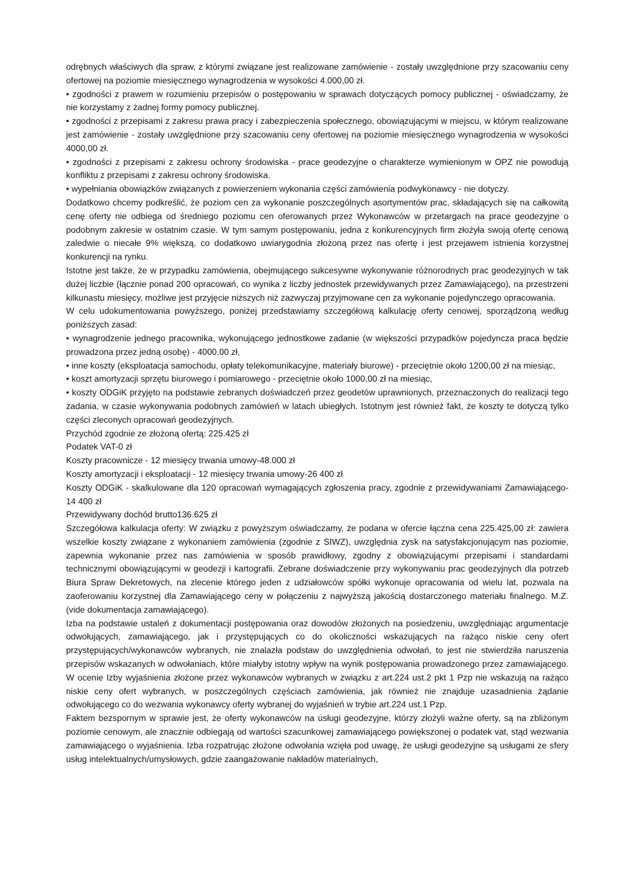odrębnych właściwych dla spraw, z którymi związane jest realizowane zamówienie - zostały uwzględnione przy szacowaniu ceny ofertowej na poziomie miesięcznego wynagrodzenia w wysokości 4.000,00 zł.
• zgodności z prawem w rozumieniu przepisów o postępowaniu w sprawach dotyczących pomocy publicznej - oświadczamy, że nie korzystamy z żadnej formy pomocy publicznej.
• zgodności z przepisami z zakresu prawa pracy i zabezpieczenia społecznego, obowiązującymi w miejscu, w którym realizowane jest zamówienie - zostały uwzględnione przy szacowaniu ceny ofertowej na poziomie miesięcznego wynagrodzenia w wysokości 4000,00 zł.
• zgodności z przepisami z zakresu ochrony środowiska - prace geodezyjne o charakterze wymienionym w OPZ nie powodują konfliktu z przepisami z zakresu ochrony środowiska.
• wypełniania obowiązków związanych z powierzeniem wykonania części zamówienia podwykonawcy - nie dotyczy.
Dodatkowo chcemy podkreślić, że poziom cen za wykonanie poszczególnych asortymentów prac, składających się na całkowitą cenę oferty nie odbiega od średniego poziomu cen oferowanych przez Wykonawców w przetargach na prace geodezyjne o podobnym zakresie w ostatnim czasie. W tym samym postępowaniu, jedna z konkurencyjnych firm złożyła swoją ofertę cenową zaledwie o niecałe 9% większą, co dodatkowo uwiarygodnia złożoną przez nas ofertę i jest przejawem istnienia korzystnej konkurencji na rynku.
Istotne jest także, że w przypadku zamówienia, obejmującego sukcesywne wykonywanie różnorodnych prac geodezyjnych w tak dużej liczbie (łącznie ponad 200 opracowań, co wynika z liczby jednostek przewidywanych przez Zamawiającego), na przestrzeni kilkunastu miesięcy, możliwe jest przyjęcie niższych niż zazwyczaj przyjmowane cen za wykonanie pojedynczego opracowania.
W celu udokumentowania powyższego, poniżej przedstawiamy szczegółową kalkulację oferty cenowej, sporządzoną według poniższych zasad:
• wynagrodzenie jednego pracownika, wykonującego jednostkowe zadanie (w większości przypadków pojedyncza praca będzie prowadzona przez jedną osobę) - 4000,00 zł,
• inne koszty (eksploatacja samochodu, opłaty telekomunikacyjne, materiały biurowe) - przeciętnie około 1200,00 zł na miesiąc,
• koszt amortyzacji sprzętu biurowego i pomiarowego - przeciętnie około 1000,00 zł na miesiąc,
• koszty ODGiK przyjęto na podstawie zebranych doświadczeń przez geodetów uprawnionych, przeznaczonych do realizacji tego zadania, w czasie wykonywania podobnych zamówień w latach ubiegłych. Istotnym jest również fakt, że koszty te dotyczą tylko części zleconych opracowań geodezyjnych.
Przychód zgodnie ze złożoną ofertą: 225.425 zł
Podatek VAT-0 zł
Koszty pracownicze - 12 miesięcy trwania umowy-48.000 zł
Koszty amortyzacji i eksploatacji - 12 miesięcy trwania umowy-26 400 zł
Koszty ODGiK - skalkulowane dla 120 opracowań wymagających zgłoszenia pracy, zgodnie z przewidywaniami Zamawiającego-14 400 zł
Przewidywany dochód brutto136.625 zł
Szczegółowa kalkulacja oferty: W związku z powyższym oświadczamy, że podana w ofercie łączna cena 225.425,00 zł: zawiera wszelkie koszty związane z wykonaniem zamówienia (zgodnie z SIWZ), uwzględnia zysk na satysfakcjonującym nas poziomie, zapewnia wykonanie przez nas zamówienia w sposób prawidłowy, zgodny z obowiązującymi przepisami i standardami technicznymi obowiązującymi w geodezji i kartografii. Zebrane doświadczenie przy wykonywaniu prac geodezyjnych dla potrzeb Biura Spraw Dekretowych, na zlecenie którego jeden z udziałowców spółki wykonuje opracowania od wielu lat, pozwala na zaoferowaniu korzystnej dla Zamawiającego ceny w połączeniu z najwyższą jakością dostarczonego materiału finalnego. M.Z. (vide dokumentacja zamawiającego).
Izba na podstawie ustaleń z dokumentacji postępowania oraz dowodów złożonych na posiedzeniu, uwzględniając argumentacje odwołujących, zamawiającego, jak i przystępujących co do okoliczności wskazujących na rażąco niskie ceny ofert przystępujących/wykonawców wybranych, nie znalazła podstaw do uwzględnienia odwołań, to jest nie stwierdziła naruszenia przepisów wskazanych w odwołaniach, które miałyby istotny wpływ na wynik postępowania prowadzonego przez zamawiającego. W ocenie Izby wyjaśnienia złożone przez wykonawców wybranych w związku z art.224 ust.2 pkt 1 Pzp nie wskazują na rażąco niskie ceny ofert wybranych, w poszczególnych częściach zamówienia, jak również nie znajduje uzasadnienia żądanie odwołującego co do wezwania wykonawcy oferty wybranej do wyjaśnień w trybie art.224 ust.1 Pzp.
Faktem bezspornym w sprawie jest, że oferty wykonawców na usługi geodezyjne, którzy złożyli ważne oferty, są na zbliżonym poziomie cenowym, ale znacznie odbiegają od wartości szacunkowej zamawiającego powiększonej o podatek vat, stąd wezwania zamawiającego o wyjaśnienia. Izba rozpatrując złożone odwołania wzięła pod uwagę, że usługi geodezyjne są usługami ze sfery usług intelektualnych/umysłowych, gdzie zaangażowanie nakładów materialnych,